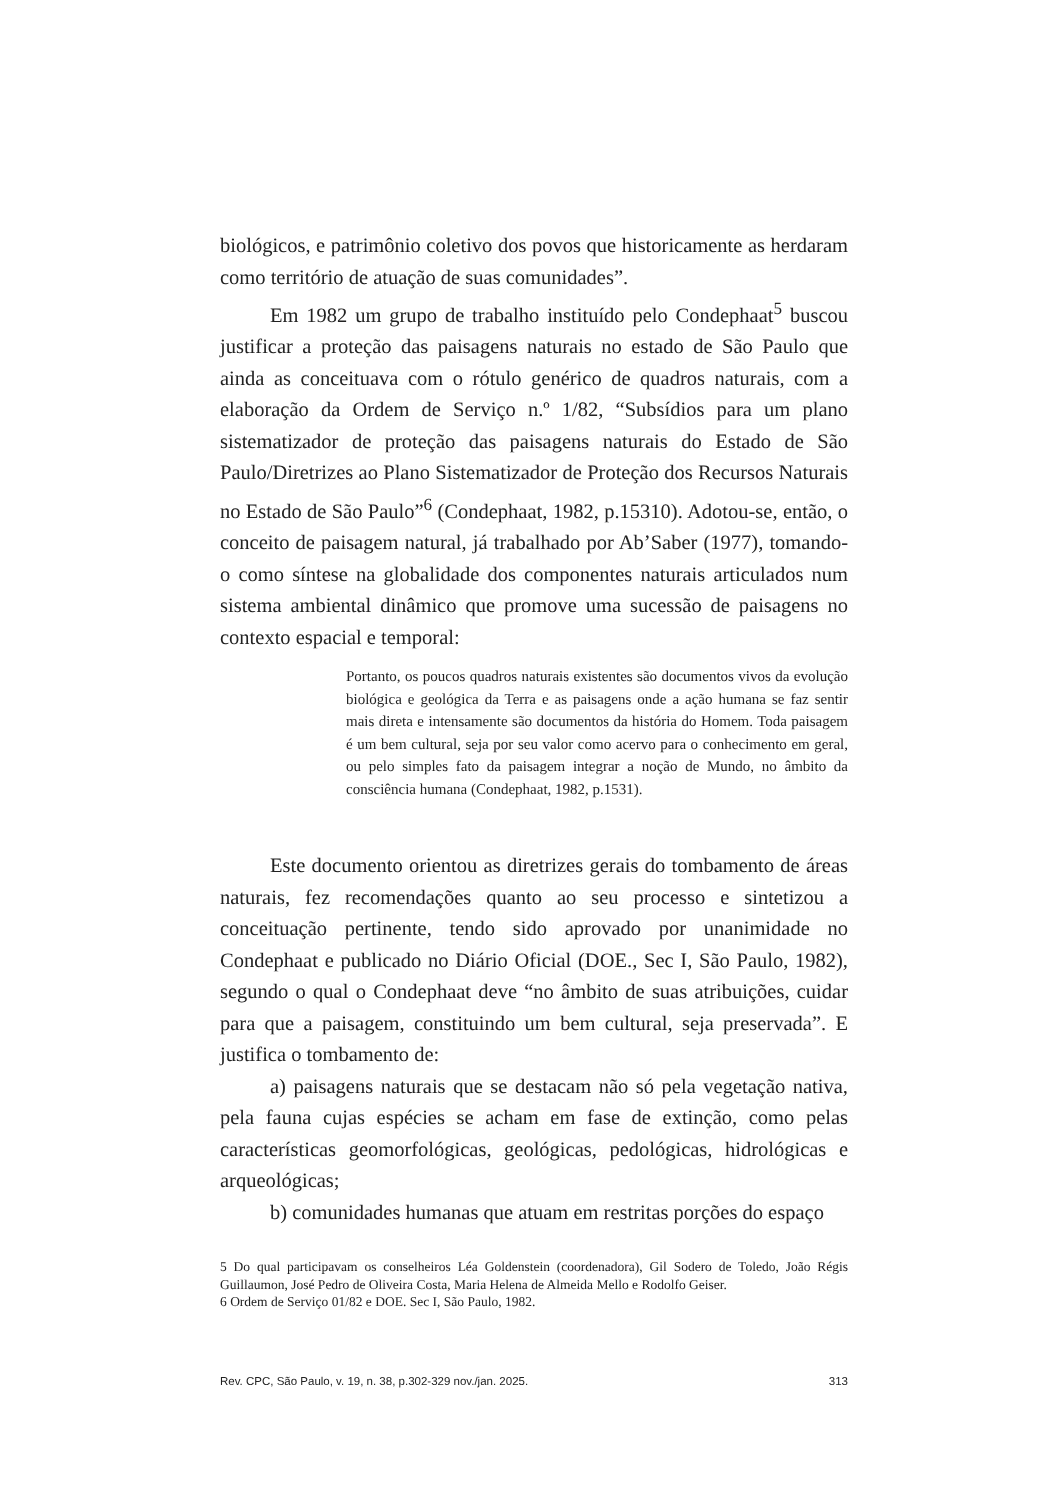biológicos, e patrimônio coletivo dos povos que historicamente as herdaram como território de atuação de suas comunidades”.
Em 1982 um grupo de trabalho instituído pelo Condephaat<sup>5</sup> buscou justificar a proteção das paisagens naturais no estado de São Paulo que ainda as conceituava com o rótulo genérico de quadros naturais, com a elaboração da Ordem de Serviço n.º 1/82, “Subsídios para um plano sistematizador de proteção das paisagens naturais do Estado de São Paulo/Diretrizes ao Plano Sistematizador de Proteção dos Recursos Naturais no Estado de São Paulo”<sup>6</sup> (Condephaat, 1982, p.15310). Adotou-se, então, o conceito de paisagem natural, já trabalhado por Ab’Saber (1977), tomando-o como síntese na globalidade dos componentes naturais articulados num sistema ambiental dinâmico que promove uma sucessão de paisagens no contexto espacial e temporal:
Portanto, os poucos quadros naturais existentes são documentos vivos da evolução biológica e geológica da Terra e as paisagens onde a ação humana se faz sentir mais direta e intensamente são documentos da história do Homem. Toda paisagem é um bem cultural, seja por seu valor como acervo para o conhecimento em geral, ou pelo simples fato da paisagem integrar a noção de Mundo, no âmbito da consciência humana (Condephaat, 1982, p.1531).
Este documento orientou as diretrizes gerais do tombamento de áreas naturais, fez recomendações quanto ao seu processo e sintetizou a conceituação pertinente, tendo sido aprovado por unanimidade no Condephaat e publicado no Diário Oficial (DOE., Sec I, São Paulo, 1982), segundo o qual o Condephaat deve “no âmbito de suas atribuições, cuidar para que a paisagem, constituindo um bem cultural, seja preservada”. E justifica o tombamento de:
a) paisagens naturais que se destacam não só pela vegetação nativa, pela fauna cujas espécies se acham em fase de extinção, como pelas características geomorfológicas, geológicas, pedológicas, hidrológicas e arqueológicas;
b) comunidades humanas que atuam em restritas porções do espaço
5 Do qual participavam os conselheiros Léa Goldenstein (coordenadora), Gil Sodero de Toledo, João Régis Guillaumon, José Pedro de Oliveira Costa, Maria Helena de Almeida Mello e Rodolfo Geiser.
6 Ordem de Serviço 01/82 e DOE. Sec I, São Paulo, 1982.
Rev. CPC, São Paulo, v. 19, n. 38, p.302-329 nov./jan. 2025. 313